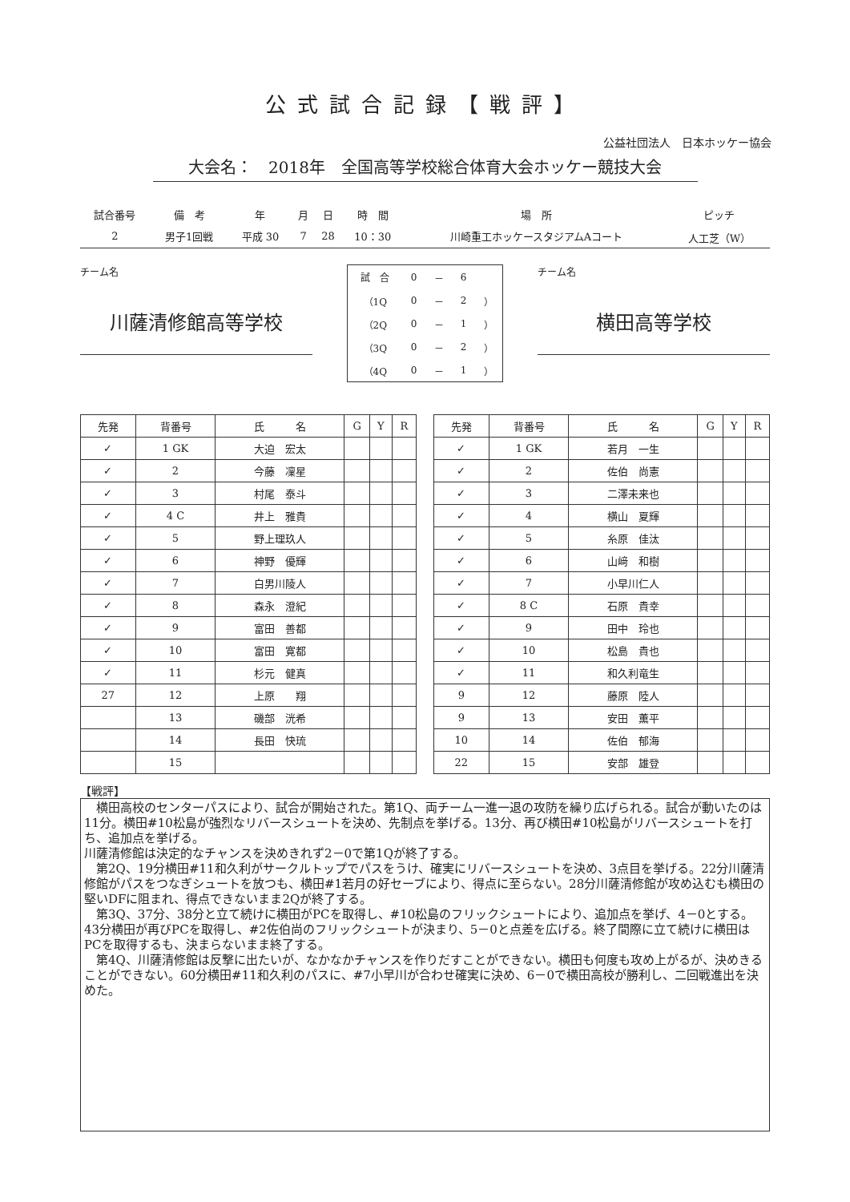公式試合記録【戦評】
公益社団法人　日本ホッケー協会
大会名：　2018年　全国高等学校総合体育大会ホッケー競技大会
| 試合番号 | 備 考 | 年 | 月 | 日 | 時 間 | 場 所 | ピッチ |
| 2 | 男子1回戦 | 平成 30 | 7 | 28 | 10：30 | 川崎重工ホッケースタジアムAコート | 人工芝（W） |
チーム名
川薩清修館高等学校
| 試 合 | 0 | － | 6 | |
| （1Q | 0 | － | 2 | ） |
| （2Q | 0 | － | 1 | ） |
| （3Q | 0 | － | 2 | ） |
| （4Q | 0 | － | 1 | ） |
チーム名
横田高等学校
| 先発 | 背番号 | 氏 名 | G | Y | R |
| --- | --- | --- | --- | --- | --- |
| ✓ | 1 GK | 大迫 宏太 | | | |
| ✓ | 2 | 今藤 凜星 | | | |
| ✓ | 3 | 村尾 泰斗 | | | |
| ✓ | 4 C | 井上 雅貴 | | | |
| ✓ | 5 | 野上理玖人 | | | |
| ✓ | 6 | 神野 優輝 | | | |
| ✓ | 7 | 白男川陵人 | | | |
| ✓ | 8 | 森永 澄紀 | | | |
| ✓ | 9 | 富田 善都 | | | |
| ✓ | 10 | 富田 寛都 | | | |
| ✓ | 11 | 杉元 健真 | | | |
| 27 | 12 | 上原 翔 | | | |
| | 13 | 磯部 洸希 | | | |
| | 14 | 長田 快琉 | | | |
| | 15 | | | | |
| 先発 | 背番号 | 氏 名 | G | Y | R |
| --- | --- | --- | --- | --- | --- |
| ✓ | 1 GK | 若月 一生 | | | |
| ✓ | 2 | 佐伯 尚憲 | | | |
| ✓ | 3 | 二澤未来也 | | | |
| ✓ | 4 | 横山 夏輝 | | | |
| ✓ | 5 | 糸原 佳汰 | | | |
| ✓ | 6 | 山﨑 和樹 | | | |
| ✓ | 7 | 小早川仁人 | | | |
| ✓ | 8 C | 石原 貴幸 | | | |
| ✓ | 9 | 田中 玲也 | | | |
| ✓ | 10 | 松島 貴也 | | | |
| ✓ | 11 | 和久利竜生 | | | |
| 9 | 12 | 藤原 陸人 | | | |
| 9 | 13 | 安田 薫平 | | | |
| 10 | 14 | 佐伯 郁海 | | | |
| 22 | 15 | 安部 雄登 | | | |
【戦評】
　横田高校のセンターパスにより、試合が開始された。第1Q、両チーム一進一退の攻防を繰り広げられる。試合が動いたのは11分。横田#10松島が強烈なリバースシュートを決め、先制点を挙げる。13分、再び横田#10松島がリバースシュートを打ち、追加点を挙げる。
川薩清修館は決定的なチャンスを決めきれず2－0で第1Qが終了する。
　第2Q、19分横田#11和久利がサークルトップでパスをうけ、確実にリバースシュートを決め、3点目を挙げる。22分川薩清修館がパスをつなぎシュートを放つも、横田#1若月の好セーブにより、得点に至らない。28分川薩清修館が攻め込むも横田の堅いDFに阻まれ、得点できないまま2Qが終了する。
　第3Q、37分、38分と立て続けに横田がPCを取得し、#10松島のフリックシュートにより、追加点を挙げ、4－0とする。43分横田が再びPCを取得し、#2佐伯尚のフリックシュートが決まり、5－0と点差を広げる。終了間際に立て続けに横田はPCを取得するも、決まらないまま終了する。
　第4Q、川薩清修館は反撃に出たいが、なかなかチャンスを作りだすことができない。横田も何度も攻め上がるが、決めきることができない。60分横田#11和久利のパスに、#7小早川が合わせ確実に決め、6－0で横田高校が勝利し、二回戦進出を決めた。